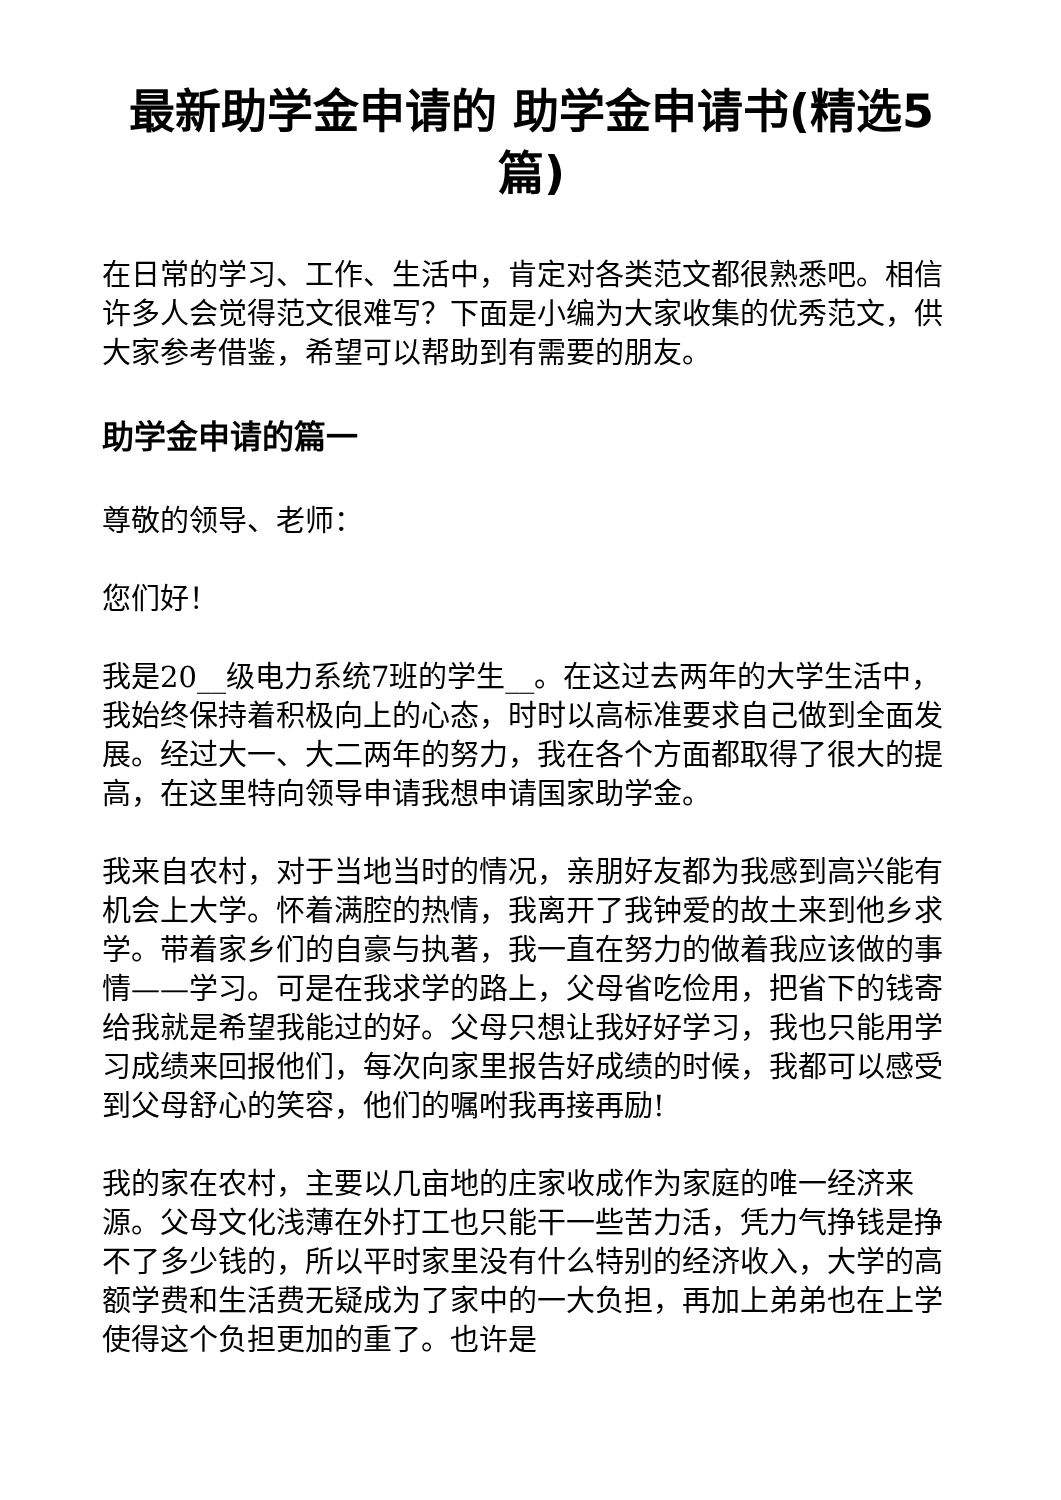最新助学金申请的 助学金申请书(精选5篇)
在日常的学习、工作、生活中，肯定对各类范文都很熟悉吧。相信许多人会觉得范文很难写？下面是小编为大家收集的优秀范文，供大家参考借鉴，希望可以帮助到有需要的朋友。
助学金申请的篇一
尊敬的领导、老师：
您们好！
我是20__级电力系统7班的学生__。在这过去两年的大学生活中，我始终保持着积极向上的心态，时时以高标准要求自己做到全面发展。经过大一、大二两年的努力，我在各个方面都取得了很大的提高，在这里特向领导申请我想申请国家助学金。
我来自农村，对于当地当时的情况，亲朋好友都为我感到高兴能有机会上大学。怀着满腔的热情，我离开了我钟爱的故土来到他乡求学。带着家乡们的自豪与执著，我一直在努力的做着我应该做的事情——学习。可是在我求学的路上，父母省吃俭用，把省下的钱寄给我就是希望我能过的好。父母只想让我好好学习，我也只能用学习成绩来回报他们，每次向家里报告好成绩的时候，我都可以感受到父母舒心的笑容，他们的嘱咐我再接再励!
我的家在农村，主要以几亩地的庄家收成作为家庭的唯一经济来源。父母文化浅薄在外打工也只能干一些苦力活，凭力气挣钱是挣不了多少钱的，所以平时家里没有什么特别的经济收入，大学的高额学费和生活费无疑成为了家中的一大负担，再加上弟弟也在上学使得这个负担更加的重了。也许是